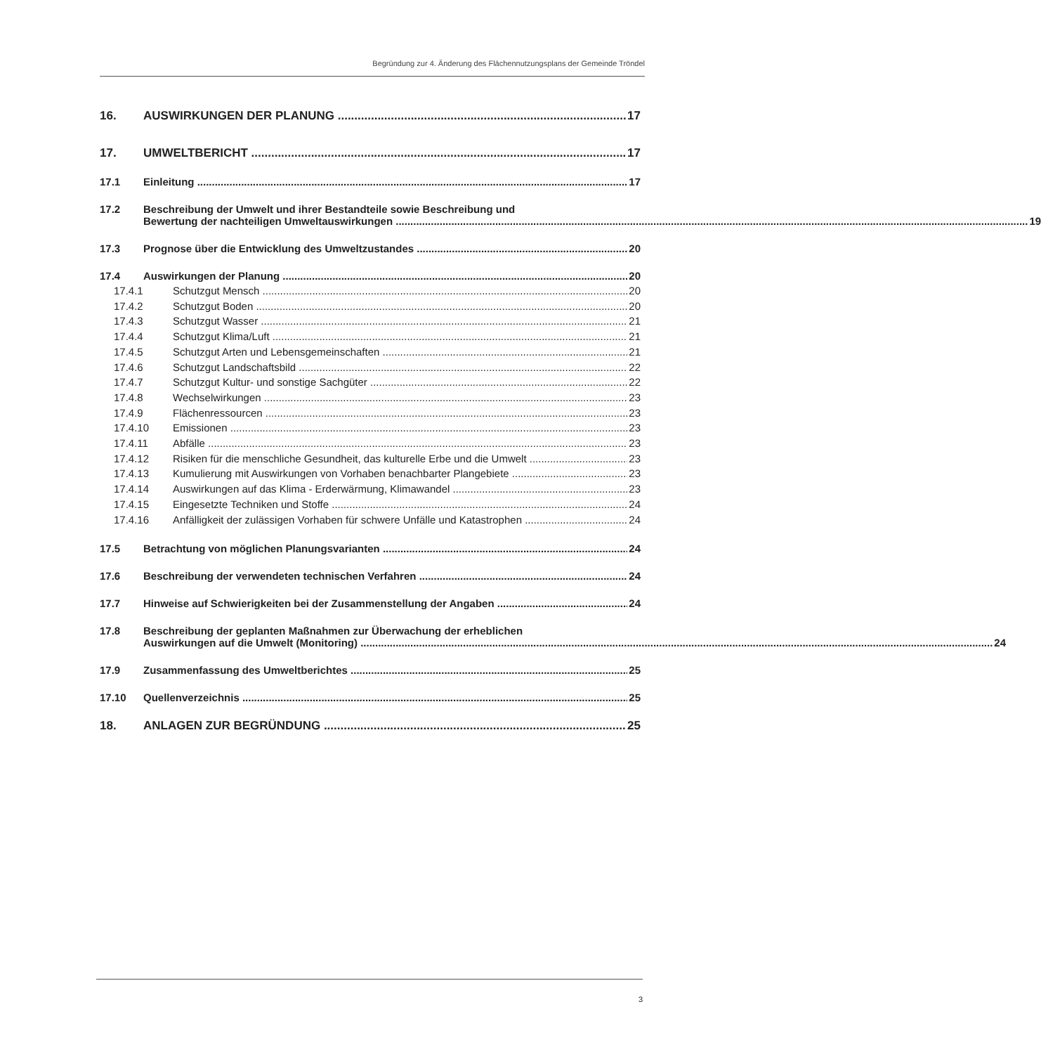Begründung zur 4. Änderung des Flächennutzungsplans der Gemeinde Tröndel
16. AUSWIRKUNGEN DER PLANUNG 17
17. UMWELTBERICHT 17
17.1 Einleitung 17
17.2 Beschreibung der Umwelt und ihrer Bestandteile sowie Beschreibung und
Bewertung der nachteiligen Umweltauswirkungen 19
17.3 Prognose über die Entwicklung des Umweltzustandes 20
17.4 Auswirkungen der Planung 20
17.4.1 Schutzgut Mensch 20
17.4.2 Schutzgut Boden 20
17.4.3 Schutzgut Wasser 21
17.4.4 Schutzgut Klima/Luft 21
17.4.5 Schutzgut Arten und Lebensgemeinschaften 21
17.4.6 Schutzgut Landschaftsbild 22
17.4.7 Schutzgut Kultur- und sonstige Sachgüter 22
17.4.8 Wechselwirkungen 23
17.4.9 Flächenressourcen 23
17.4.10 Emissionen 23
17.4.11 Abfälle 23
17.4.12 Risiken für die menschliche Gesundheit, das kulturelle Erbe und die Umwelt 23
17.4.13 Kumulierung mit Auswirkungen von Vorhaben benachbarter Plangebiete 23
17.4.14 Auswirkungen auf das Klima - Erderwärmung, Klimawandel 23
17.4.15 Eingesetzte Techniken und Stoffe 24
17.4.16 Anfälligkeit der zulässigen Vorhaben für schwere Unfälle und Katastrophen 24
17.5 Betrachtung von möglichen Planungsvarianten 24
17.6 Beschreibung der verwendeten technischen Verfahren 24
17.7 Hinweise auf Schwierigkeiten bei der Zusammenstellung der Angaben 24
17.8 Beschreibung der geplanten Maßnahmen zur Überwachung der erheblichen
Auswirkungen auf die Umwelt (Monitoring) 24
17.9 Zusammenfassung des Umweltberichtes 25
17.10 Quellenverzeichnis 25
18. ANLAGEN ZUR BEGRÜNDUNG 25
3